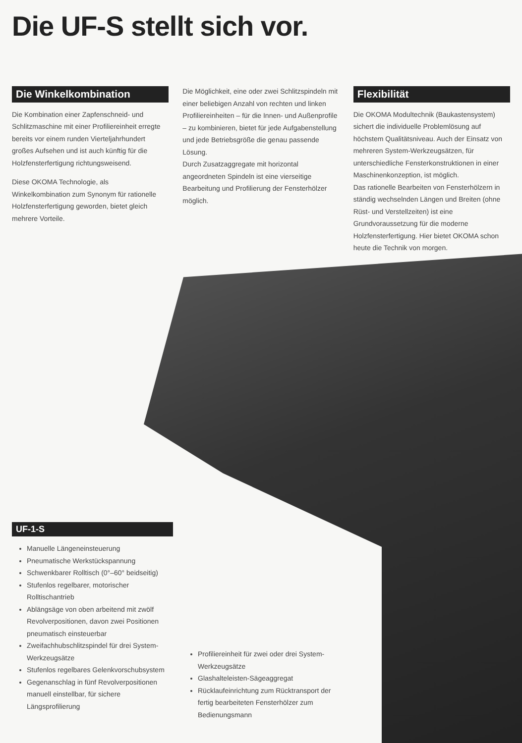Die UF-S stellt sich vor.
Die Winkelkombination
Die Kombination einer Zapfenschneid- und Schlitzmaschine mit einer Profiliereinheit erregte bereits vor einem runden Vierteljahrhundert großes Aufsehen und ist auch künftig für die Holzfensterfertigung richtungsweisend.
Diese OKOMA Technologie, als Winkelkombination zum Synonym für rationelle Holzfensterfertigung geworden, bietet gleich mehrere Vorteile.
Die Möglichkeit, eine oder zwei Schlitzspindeln mit einer beliebigen Anzahl von rechten und linken Profiliereinheiten – für die Innen- und Außenprofile – zu kombinieren, bietet für jede Aufgabenstellung und jede Betriebsgröße die genau passende Lösung.
Durch Zusatzaggregate mit horizontal angeordneten Spindeln ist eine vierseitige Bearbeitung und Profilierung der Fensterhölzer möglich.
Flexibilität
Die OKOMA Modultechnik (Baukastensystem) sichert die individuelle Problemlösung auf höchstem Qualitätsniveau. Auch der Einsatz von mehreren System-Werkzeugsätzen, für unterschiedliche Fensterkonstruktionen in einer Maschinenkonzeption, ist möglich.
Das rationelle Bearbeiten von Fensterhölzern in ständig wechselnden Längen und Breiten (ohne Rüst- und Verstellzeiten) ist eine Grundvoraussetzung für die moderne Holzfensterfertigung. Hier bietet OKOMA schon heute die Technik von morgen.
UF-1-S
Manuelle Längeneinsteuerung
Pneumatische Werkstückspannung
Schwenkbarer Rolltisch (0°–60° beidseitig)
Stufenlos regelbarer, motorischer Rolltischantrieb
Ablängsäge von oben arbeitend mit zwölf Revolverpositionen, davon zwei Positionen pneumatisch einsteuerbar
Zweifachhubschlitzspindel für drei System-Werkzeugsätze
Stufenlos regelbares Gelenkvorschubsystem
Gegenanschlag in fünf Revolverpositionen manuell einstellbar, für sichere Längsprofilierung
Profiliereinheit für zwei oder drei System- Werkzeugsätze
Glashalteleisten-Sägeaggregat
Rücklaufeinrichtung zum Rücktransport der fertig bearbeiteten Fensterhölzer zum Bedienungsmann